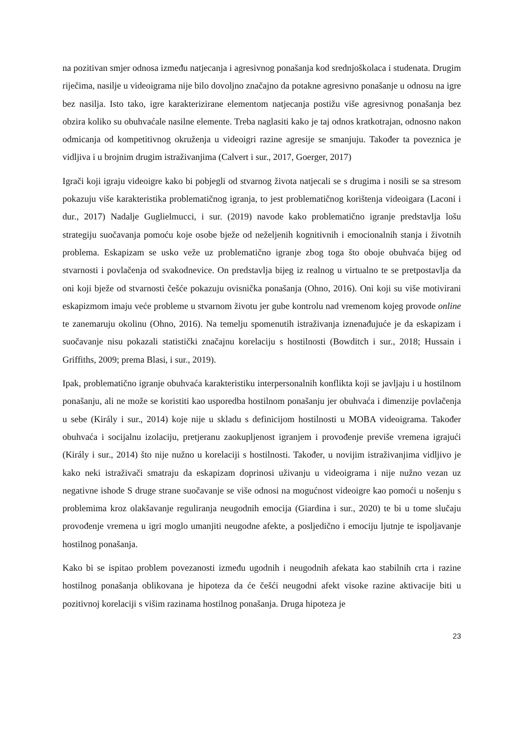na pozitivan smjer odnosa između natjecanja i agresivnog ponašanja kod srednjoškolaca i studenata. Drugim riječima, nasilje u videoigrama nije bilo dovoljno značajno da potakne agresivno ponašanje u odnosu na igre bez nasilja. Isto tako, igre karakterizirane elementom natjecanja postižu više agresivnog ponašanja bez obzira koliko su obuhvaćale nasilne elemente. Treba naglasiti kako je taj odnos kratkotrajan, odnosno nakon odmicanja od kompetitivnog okruženja u videoigri razine agresije se smanjuju. Također ta poveznica je vidljiva i u brojnim drugim istraživanjima (Calvert i sur., 2017, Goerger, 2017)
Igrači koji igraju videoigre kako bi pobjegli od stvarnog života natjecali se s drugima i nosili se sa stresom pokazuju više karakteristika problematičnog igranja, to jest problematičnog korištenja videoigara (Laconi i dur., 2017) Nadalje Guglielmucci, i sur. (2019) navode kako problematično igranje predstavlja lošu strategiju suočavanja pomoću koje osobe bježe od neželjenih kognitivnih i emocionalnih stanja i životnih problema. Eskapizam se usko veže uz problematično igranje zbog toga što oboje obuhvaća bijeg od stvarnosti i povlačenja od svakodnevice. On predstavlja bijeg iz realnog u virtualno te se pretpostavlja da oni koji bježe od stvarnosti češće pokazuju ovisnička ponašanja (Ohno, 2016). Oni koji su više motivirani eskapizmom imaju veće probleme u stvarnom životu jer gube kontrolu nad vremenom kojeg provode online te zanemaruju okolinu (Ohno, 2016). Na temelju spomenutih istraživanja iznenađujuće je da eskapizam i suočavanje nisu pokazali statistički značajnu korelaciju s hostilnosti (Bowditch i sur., 2018; Hussain i Griffiths, 2009; prema Blasi, i sur., 2019).
Ipak, problematično igranje obuhvaća karakteristiku interpersonalnih konflikta koji se javljaju i u hostilnom ponašanju, ali ne može se koristiti kao usporedba hostilnom ponašanju jer obuhvaća i dimenzije povlačenja u sebe (Király i sur., 2014) koje nije u skladu s definicijom hostilnosti u MOBA videoigrama. Također obuhvaća i socijalnu izolaciju, pretjeranu zaokupljenost igranjem i provođenje previše vremena igrajući (Király i sur., 2014) što nije nužno u korelaciji s hostilnosti. Također, u novijim istraživanjima vidljivo je kako neki istraživači smatraju da eskapizam doprinosi uživanju u videoigrama i nije nužno vezan uz negativne ishode S druge strane suočavanje se više odnosi na mogućnost videoigre kao pomoći u nošenju s problemima kroz olakšavanje reguliranja neugodnih emocija (Giardina i sur., 2020) te bi u tome slučaju provođenje vremena u igri moglo umanjiti neugodne afekte, a posljedično i emociju ljutnje te ispoljavanje hostilnog ponašanja.
Kako bi se ispitao problem povezanosti između ugodnih i neugodnih afekata kao stabilnih crta i razine hostilnog ponašanja oblikovana je hipoteza da će češći neugodni afekt visoke razine aktivacije biti u pozitivnoj korelaciji s višim razinama hostilnog ponašanja. Druga hipoteza je
23